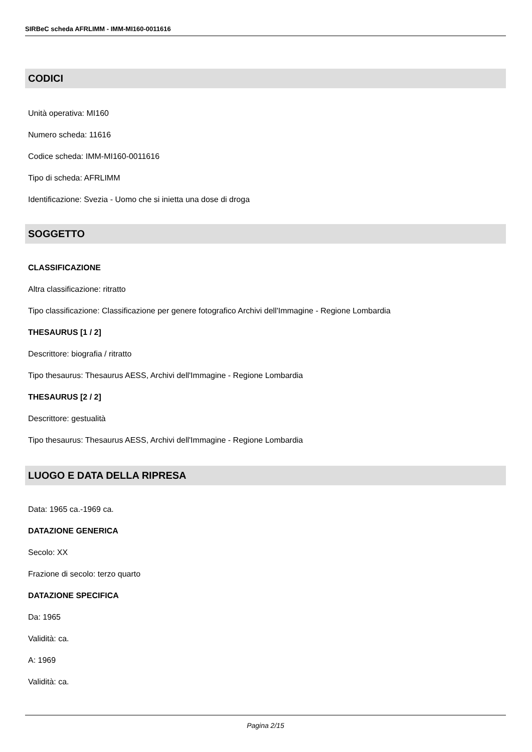SIRBeC scheda AFRLIMM - IMM-MI160-0011616
CODICI
Unità operativa: MI160
Numero scheda: 11616
Codice scheda: IMM-MI160-0011616
Tipo di scheda: AFRLIMM
Identificazione: Svezia - Uomo che si inietta una dose di droga
SOGGETTO
CLASSIFICAZIONE
Altra classificazione: ritratto
Tipo classificazione: Classificazione per genere fotografico Archivi dell'Immagine - Regione Lombardia
THESAURUS [1 / 2]
Descrittore: biografia / ritratto
Tipo thesaurus: Thesaurus AESS, Archivi dell'Immagine - Regione Lombardia
THESAURUS [2 / 2]
Descrittore: gestualità
Tipo thesaurus: Thesaurus AESS, Archivi dell'Immagine - Regione Lombardia
LUOGO E DATA DELLA RIPRESA
Data: 1965 ca.-1969 ca.
DATAZIONE GENERICA
Secolo: XX
Frazione di secolo: terzo quarto
DATAZIONE SPECIFICA
Da: 1965
Validità: ca.
A: 1969
Validità: ca.
Pagina 2/15